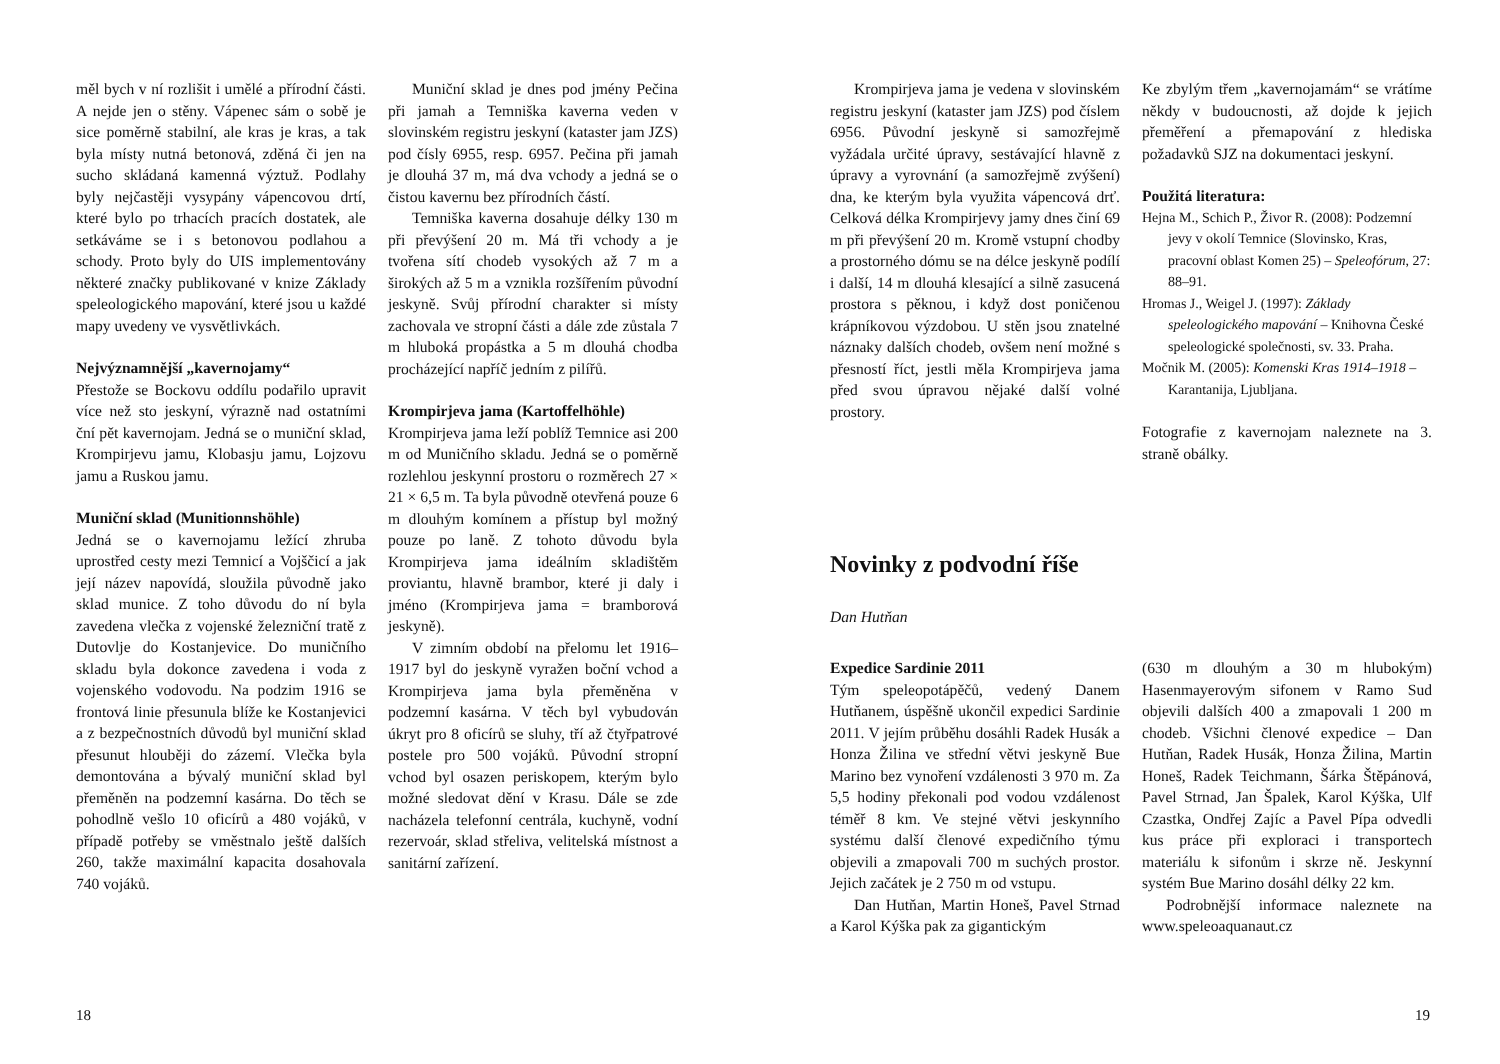měl bych v ní rozlišit i umělé a přírodní části. A nejde jen o stěny. Vápenec sám o sobě je sice poměrně stabilní, ale kras je kras, a tak byla místy nutná betonová, zděná či jen na sucho skládaná kamenná výztuž. Podlahy byly nejčastěji vysypány vápencovou drtí, které bylo po trhacích pracích dostatek, ale setkáváme se i s betonovou podlahou a schody. Proto byly do UIS implementovány některé značky publikované v knize Základy speleologického mapování, které jsou u každé mapy uvedeny ve vysvětlivkách.
Nejvýznamnější „kavernojamy“
Přestože se Bockovu oddílu podařilo upravit více než sto jeskyní, výrazně nad ostatními ční pět kavernojam. Jedná se o muniční sklad, Krompirjevu jamu, Klobasju jamu, Lojzovu jamu a Ruskou jamu.
Muniční sklad (Munitionnshöhle)
Jedná se o kavernojamu ležící zhruba uprostřed cesty mezi Temnicí a Vojščicí a jak její název napovídá, sloužila původně jako sklad munice. Z toho důvodu do ní byla zavedena vlečka z vojenské železniční tratě z Dutovlje do Kostanjevice. Do muničního skladu byla dokonce zavedena i voda z vojenského vodovodu. Na podzim 1916 se frontová linie přesunula blíže ke Kostanjevici a z bezpečnostních důvodů byl muniční sklad přesunut hlouběji do zázemí. Vlečka byla demontována a bývalý muniční sklad byl přeměněn na podzemní kasárna. Do těch se pohodlně vešlo 10 oficírů a 480 vojáků, v případě potřeby se vměstnalo ještě dalších 260, takže maximální kapacita dosahovala 740 vojáků.
Muniční sklad je dnes pod jmény Pečina při jamah a Temniška kaverna veden v slovinském registru jeskyní (kataster jam JZS) pod čísly 6955, resp. 6957. Pečina při jamah je dlouhá 37 m, má dva vchody a jedná se o čistou kavernu bez přírodních částí.
Temniška kaverna dosahuje délky 130 m při převýšení 20 m. Má tři vchody a je tvořena sítí chodeb vysokých až 7 m a širokých až 5 m a vznikla rozšířením původní jeskyně. Svůj přírodní charakter si místy zachovala ve stropní části a dále zde zůstala 7 m hluboká propástka a 5 m dlouhá chodba procházející napříč jedním z pilířů.
Krompirjeva jama (Kartoffelhöhle)
Krompirjeva jama leží poblíž Temnice asi 200 m od Muničního skladu. Jedná se o poměrně rozlehlou jeskynní prostoru o rozměrech 27 × 21 × 6,5 m. Ta byla původně otevřená pouze 6 m dlouhým komínem a přístup byl možný pouze po laně. Z tohoto důvodu byla Krompirjeva jama ideálním skladištěm proviantu, hlavně brambor, které ji daly i jméno (Krompirjeva jama = bramborová jeskyně).
V zimním období na přelomu let 1916–1917 byl do jeskyně vyražen boční vchod a Krompirjeva jama byla přeměněna v podzemní kasárna. V těch byl vybudován úkryt pro 8 oficírů se sluhy, tří až čtyřpatrové postele pro 500 vojáků. Původní stropní vchod byl osazen periskopem, kterým bylo možné sledovat dění v Krasu. Dále se zde nacházela telefonní centrála, kuchyně, vodní rezervoár, sklad střeliva, velitelská místnost a sanitární zařízení.
18
Krompirjeva jama je vedena v slovinském registru jeskyní (kataster jam JZS) pod číslem 6956. Původní jeskyně si samozřejmě vyžádala určité úpravy, sestávající hlavně z úpravy a vyrovnání (a samozřejmě zvýšení) dna, ke kterým byla využita vápencová drť. Celková délka Krompirjevy jamy dnes činí 69 m při převýšení 20 m. Kromě vstupní chodby a prostorného dómu se na délce jeskyně podílí i další, 14 m dlouhá klesající a silně zasucená prostora s pěknou, i když dost poničenou krápníkovou výzdobou. U stěn jsou znatelné náznaky dalších chodeb, ovšem není možné s přesností říct, jestli měla Krompirjeva jama před svou úpravou nějaké další volné prostory.
Ke zbylým třem „kavernojamám“ se vrátíme někdy v budoucnosti, až dojde k jejich přeměření a přemapování z hlediska požadavků SJZ na dokumentaci jeskyní.
Použitá literatura:
Hejna M., Schich P., Živor R. (2008): Podzemní jevy v okolí Temnice (Slovinsko, Kras, pracovní oblast Komen 25) – Speleofórum, 27: 88–91.
Hromas J., Weigel J. (1997): Základy speleologického mapování – Knihovna České speleologické společnosti, sv. 33. Praha.
Močnik M. (2005): Komenski Kras 1914–1918 – Karantanija, Ljubljana.
Fotografie z kavernojam naleznete na 3. straně obálky.
Novinky z podvodní říše
Dan Hutňan
Expedice Sardinie 2011
Tým speleopotápěčů, vedený Danem Hutňanem, úspěšně ukončil expedici Sardinie 2011. V jejím průběhu dosáhli Radek Husák a Honza Žilina ve střední větvi jeskyně Bue Marino bez vynoření vzdálenosti 3 970 m. Za 5,5 hodiny překonali pod vodou vzdálenost téměř 8 km. Ve stejné větvi jeskynního systému další členové expedičního týmu objevili a zmapovali 700 m suchých prostor. Jejich začátek je 2 750 m od vstupu.
Dan Hutňan, Martin Honeš, Pavel Strnad a Karol Kýška pak za gigantickým
(630 m dlouhým a 30 m hlubokým) Hasenmayerovým sifonem v Ramo Sud objevili dalších 400 a zmapovali 1 200 m chodeb. Všichni členové expedice – Dan Hutňan, Radek Husák, Honza Žilina, Martin Honeš, Radek Teichmann, Šárka Štěpánová, Pavel Strnad, Jan Špalek, Karol Kýška, Ulf Czastka, Ondřej Zajíc a Pavel Pípa odvedli kus práce při exploraci i transportech materiálu k sifonům i skrze ně. Jeskynní systém Bue Marino dosáhl délky 22 km.
Podrobnější informace naleznete na www.speleoaquanaut.cz
19